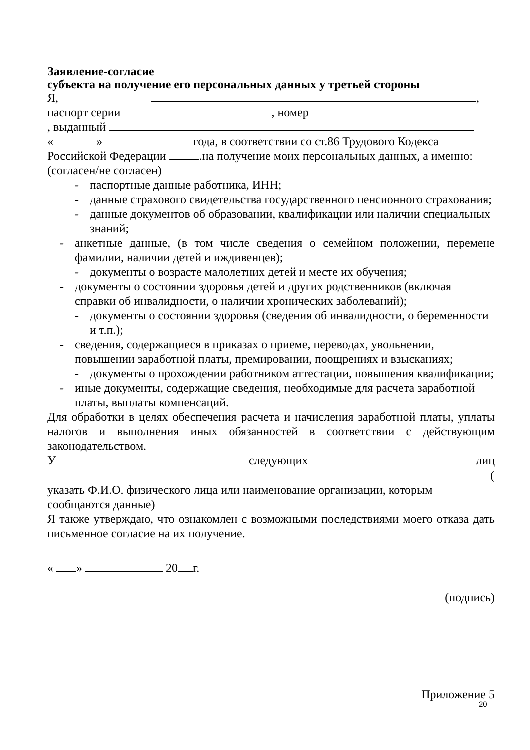Заявление-согласие
субъекта на получение его персональных данных у третьей стороны
Я, ,
паспорт серии , номер
, выданный
« » года, в соответствии со ст.86 Трудового Кодекса Российской Федерации .на получение моих персональных данных, а именно: (согласен/не согласен)
- паспортные данные работника, ИНН;
- данные страхового свидетельства государственного пенсионного страхования;
- данные документов об образовании, квалификации или наличии специальных знаний;
- анкетные данные, (в том числе сведения о семейном положении, перемене фамилии, наличии детей и иждивенцев);
- документы о возрасте малолетних детей и месте их обучения;
- документы о состоянии здоровья детей и других родственников (включая справки об инвалидности, о наличии хронических заболеваний);
- документы о состоянии здоровья (сведения об инвалидности, о беременности и т.п.);
- сведения, содержащиеся в приказах о приеме, переводах, увольнении, повышении заработной платы, премировании, поощрениях и взысканиях;
- документы о прохождении работником аттестации, повышения квалификации;
- иные документы, содержащие сведения, необходимые для расчета заработной платы, выплаты компенсаций.
Для обработки в целях обеспечения расчета и начисления заработной платы, уплаты налогов и выполнения иных обязанностей в соответствии с действующим законодательством.
Уследующих лиц
(
указать Ф.И.О. физического лица или наименование организации, которым сообщаются данные)
Я также утверждаю, что ознакомлен с возможными последствиями моего отказа дать письменное согласие на их получение.
« » 20 г.
(подпись)
Приложение 5
20